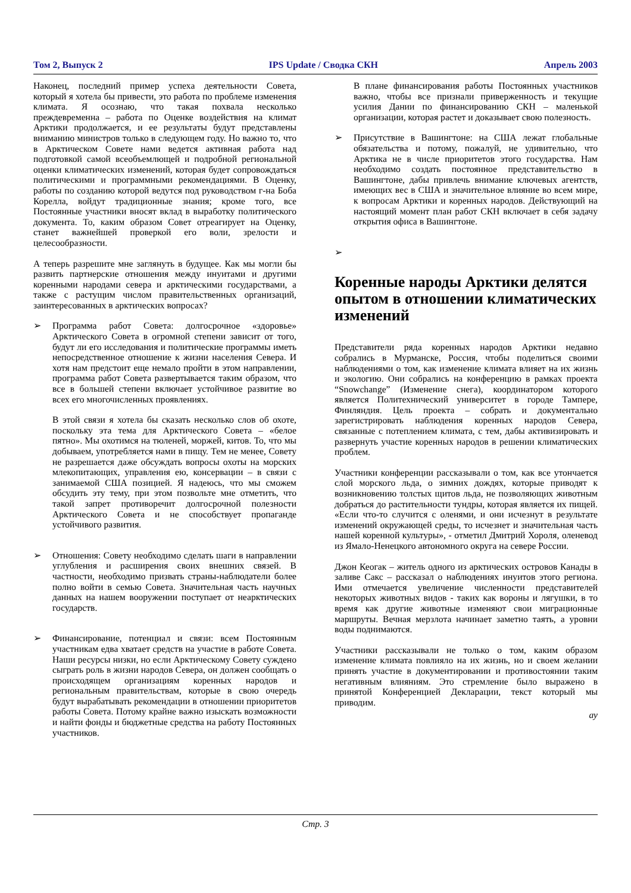Том 2, Выпуск 2 IPS Update / Сводка СКН Апрель 2003
Наконец, последний пример успеха деятельности Совета, который я хотела бы привести, это работа по проблеме изменения климата. Я осознаю, что такая похвала несколько преждевременна – работа по Оценке воздействия на климат Арктики продолжается, и ее результаты будут представлены вниманию министров только в следующем году. Но важно то, что в Арктическом Совете нами ведется активная работа над подготовкой самой всеобъемлющей и подробной региональной оценки климатических изменений, которая будет сопровождаться политическими и программными рекомендациями. В Оценку, работы по созданию которой ведутся под руководством г-на Боба Корелла, войдут традиционные знания; кроме того, все Постоянные участники вносят вклад в выработку политического документа. То, каким образом Совет отреагирует на Оценку, станет важнейшей проверкой его воли, зрелости и целесообразности.
А теперь разрешите мне заглянуть в будущее. Как мы могли бы развить партнерские отношения между инуитами и другими коренными народами севера и арктическими государствами, а также с растущим числом правительственных организаций, заинтересованных в арктических вопросах?
➢ Программа работ Совета: долгосрочное «здоровье» Арктического Совета в огромной степени зависит от того, будут ли его исследования и политические программы иметь непосредственное отношение к жизни населения Севера. И хотя нам предстоит еще немало пройти в этом направлении, программа работ Совета развертывается таким образом, что все в большей степени включает устойчивое развитие во всех его многочисленных проявлениях.
В этой связи я хотела бы сказать несколько слов об охоте, поскольку эта тема для Арктического Совета – «белое пятно». Мы охотимся на тюленей, моржей, китов. То, что мы добываем, употребляется нами в пищу. Тем не менее, Совету не разрешается даже обсуждать вопросы охоты на морских млекопитающих, управления ею, консервации – в связи с занимаемой США позицией. Я надеюсь, что мы сможем обсудить эту тему, при этом позвольте мне отметить, что такой запрет противоречит долгосрочной полезности Арктического Совета и не способствует пропаганде устойчивого развития.
➢ Отношения: Совету необходимо сделать шаги в направлении углубления и расширения своих внешних связей. В частности, необходимо призвать страны-наблюдатели более полно войти в семью Совета. Значительная часть научных данных на нашем вооружении поступает от неарктических государств.
➢ Финансирование, потенциал и связи: всем Постоянным участникам едва хватает средств на участие в работе Совета. Наши ресурсы низки, но если Арктическому Совету суждено сыграть роль в жизни народов Севера, он должен сообщать о происходящем организациям коренных народов и региональным правительствам, которые в свою очередь будут вырабатывать рекомендации в отношении приоритетов работы Совета. Потому крайне важно изыскать возможности и найти фонды и бюджетные средства на работу Постоянных участников.
В плане финансирования работы Постоянных участников важно, чтобы все признали приверженность и текущие усилия Дании по финансированию СКН – маленькой организации, которая растет и доказывает свою полезность.
➢ Присутствие в Вашингтоне: на США лежат глобальные обязательства и потому, пожалуй, не удивительно, что Арктика не в числе приоритетов этого государства. Нам необходимо создать постоянное представительство в Вашингтоне, дабы привлечь внимание ключевых агентств, имеющих вес в США и значительное влияние во всем мире, к вопросам Арктики и коренных народов. Действующий на настоящий момент план работ СКН включает в себя задачу открытия офиса в Вашингтоне.
➢
Коренные народы Арктики делятся опытом в отношении климатических изменений
Представители ряда коренных народов Арктики недавно собрались в Мурманске, Россия, чтобы поделиться своими наблюдениями о том, как изменение климата влияет на их жизнь и экологию. Они собрались на конференцию в рамках проекта “Snowchange” (Изменение снега), координатором которого является Политехнический университет в городе Тампере, Финляндия. Цель проекта – собрать и документально зарегистрировать наблюдения коренных народов Севера, связанные с потеплением климата, с тем, дабы активизировать и развернуть участие коренных народов в решении климатических проблем.
Участники конференции рассказывали о том, как все утончается слой морского льда, о зимних дождях, которые приводят к возникновению толстых щитов льда, не позволяющих животным добраться до растительности тундры, которая является их пищей. «Если что-то случится с оленями, и они исчезнут в результате изменений окружающей среды, то исчезнет и значительная часть нашей коренной культуры», - отметил Дмитрий Хороля, оленевод из Ямало-Ненецкого автономного округа на севере России.
Джон Кеогак – житель одного из арктических островов Канады в заливе Сакс – рассказал о наблюдениях инуитов этого региона. Ими отмечается увеличение численности представителей некоторых животных видов - таких как вороны и лягушки, в то время как другие животные изменяют свои миграционные маршруты. Вечная мерзлота начинает заметно таять, а уровни воды поднимаются.
Участники рассказывали не только о том, каким образом изменение климата повлияло на их жизнь, но и своем желании принять участие в документировании и противостоянии таким негативным влияниям. Это стремление было выражено в принятой Конференцией Декларации, текст который мы приводим.
ау
Стр. 3